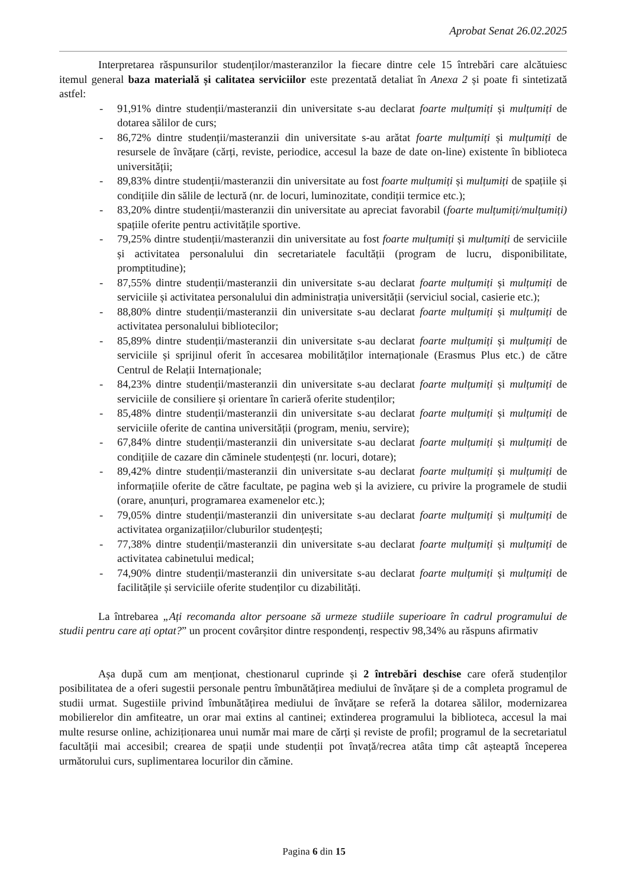Aprobat Senat 26.02.2025
Interpretarea răspunsurilor studenților/masteranzilor la fiecare dintre cele 15 întrebări care alcătuiesc itemul general baza materială și calitatea serviciilor este prezentată detaliat în Anexa 2 și poate fi sintetizată astfel:
- 91,91% dintre studenții/masteranzii din universitate s-au declarat foarte mulțumiți și mulțumiți de dotarea sălilor de curs;
- 86,72% dintre studenții/masteranzii din universitate s-au arătat foarte mulțumiți și mulțumiți de resursele de învățare (cărți, reviste, periodice, accesul la baze de date on-line) existente în biblioteca universității;
- 89,83% dintre studenții/masteranzii din universitate au fost foarte mulțumiți și mulțumiți de spațiile și condițiile din sălile de lectură (nr. de locuri, luminozitate, condiții termice etc.);
- 83,20% dintre studenții/masteranzii din universitate au apreciat favorabil (foarte mulțumiți/mulțumiți) spațiile oferite pentru activitățile sportive.
- 79,25% dintre studenții/masteranzii din universitate au fost foarte mulțumiți și mulțumiți de serviciile și activitatea personalului din secretariatele facultății (program de lucru, disponibilitate, promptitudine);
- 87,55% dintre studenții/masteranzii din universitate s-au declarat foarte mulțumiți și mulțumiți de serviciile și activitatea personalului din administrația universității (serviciul social, casierie etc.);
- 88,80% dintre studenții/masteranzii din universitate s-au declarat foarte mulțumiți și mulțumiți de activitatea personalului bibliotecilor;
- 85,89% dintre studenții/masteranzii din universitate s-au declarat foarte mulțumiți și mulțumiți de serviciile și sprijinul oferit în accesarea mobilităților internaționale (Erasmus Plus etc.) de către Centrul de Relații Internaționale;
- 84,23% dintre studenții/masteranzii din universitate s-au declarat foarte mulțumiți și mulțumiți de serviciile de consiliere și orientare în carieră oferite studenților;
- 85,48% dintre studenții/masteranzii din universitate s-au declarat foarte mulțumiți și mulțumiți de serviciile oferite de cantina universității (program, meniu, servire);
- 67,84% dintre studenții/masteranzii din universitate s-au declarat foarte mulțumiți și mulțumiți de condițiile de cazare din căminele studențești (nr. locuri, dotare);
- 89,42% dintre studenții/masteranzii din universitate s-au declarat foarte mulțumiți și mulțumiți de informațiile oferite de către facultate, pe pagina web și la aviziere, cu privire la programele de studii (orare, anunțuri, programarea examenelor etc.);
- 79,05% dintre studenții/masteranzii din universitate s-au declarat foarte mulțumiți și mulțumiți de activitatea organizațiilor/cluburilor studențești;
- 77,38% dintre studenții/masteranzii din universitate s-au declarat foarte mulțumiți și mulțumiți de activitatea cabinetului medical;
- 74,90% dintre studenții/masteranzii din universitate s-au declarat foarte mulțumiți și mulțumiți de facilitățile și serviciile oferite studenților cu dizabilități.
La întrebarea „Ați recomanda altor persoane să urmeze studiile superioare în cadrul programului de studii pentru care ați optat?” un procent covârșitor dintre respondenți, respectiv 98,34% au răspuns afirmativ
Așa după cum am menționat, chestionarul cuprinde și 2 întrebări deschise care oferă studenților posibilitatea de a oferi sugestii personale pentru îmbunătățirea mediului de învățare și de a completa programul de studii urmat. Sugestiile privind îmbunătățirea mediului de învățare se referă la dotarea sălilor, modernizarea mobilierelor din amfiteatre, un orar mai extins al cantinei; extinderea programului la biblioteca, accesul la mai multe resurse online, achiziționarea unui număr mai mare de cărți și reviste de profil; programul de la secretariatul facultății mai accesibil; crearea de spații unde studenții pot învață/recrea atâta timp cât așteaptă începerea următorului curs, suplimentarea locurilor din cămine.
Pagina 6 din 15